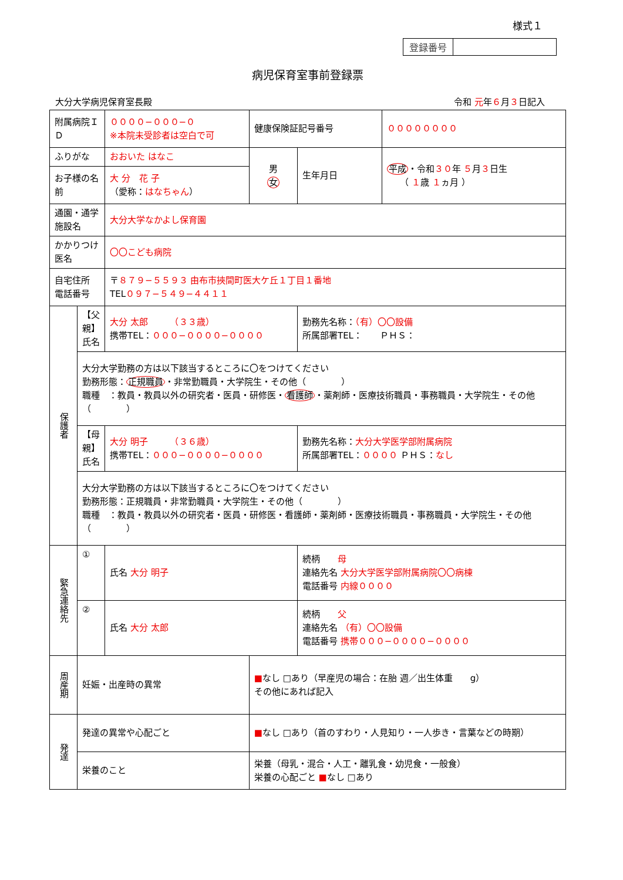様式１
登録番号
病児保育室事前登録票
大分大学病児保育室長殿 令和 元年６月３日記入
| 附属病院ＩＤ | | ００００−０００−０ ※本院未受診者は空白で可 | | 健康保険証記号番号 | | ００００００００ |
| ふりがな | | おおいた はなこ | | 男 女 | 生年月日 | 平成 ・令和 ３０ 年 ５ 月 ３ 日生 （ １ 歳 １ ヵ月 ） |
| お子様の名前 | | 大 分 花 子 （愛称： はなちゃん ） | | | | |
| 通園・通学施設名 | | 大分大学なかよし保育園 | | | | |
| かかりつけ医名 | | 〇〇こども病院 | | | | |
| 自宅住所 電話番号 | | 〒 ８７９−５５９３ 由布市挾間町医大ケ丘１丁目１番地 TEL ０９７−５４９−４４１１ | | | | |
| 保護者 | 【父親】 氏名 | 大分 太郎 （３３歳） 携帯TEL： ０００−００００−００００ | | | 勤務先名称： （有）〇〇設備 所属部署TEL： ＰＨＳ： | |
| | 大分大学勤務の方は以下該当するところに〇をつけてください 勤務形態： 正規職員 ・非常勤職員・大学院生・その他（ ） 職種 ：教員・教員以外の研究者・医員・研修医・ 看護師 ・薬剤師・医療技術職員・事務職員・大学院生・その他（ ） | | | | | |
| | 【母親】 氏名 | 大分 明子 （３６歳） 携帯TEL： ０００−００００−００００ | | | 勤務先名称： 大分大学医学部附属病院 所属部署TEL： ００００ ＰＨＳ： なし | |
| | 大分大学勤務の方は以下該当するところに〇をつけてください 勤務形態：正規職員・非常勤職員・大学院生・その他（ ） 職種 ：教員・教員以外の研究者・医員・研修医・看護師・薬剤師・医療技術職員・事務職員・大学院生・その他（ ） | | | | | |
| 緊急連絡先 | ① | 氏名 大分 明子 | | | 続柄 母 連絡先名 大分大学医学部附属病院〇〇病棟 電話番号 内線００００ | |
| | ② | 氏名 大分 太郎 | | | 続柄 父 連絡先名 （有）〇〇設備 電話番号 携帯０００−００００−００００ | |
| 周産期 | 妊娠・出産時の異常 | | ■ なし □あり（早産児の場合：在胎 週／出生体重 g） その他にあれば記入 | | | |
| 発達 | 発達の異常や心配ごと | | ■ なし □あり（首のすわり・人見知り・一人歩き・言葉などの時期） | | | |
| | 栄養のこと | | 栄養（母乳・混合・人工・離乳食・幼児食・一般食） 栄養の心配ごと ■ なし □あり | | | |